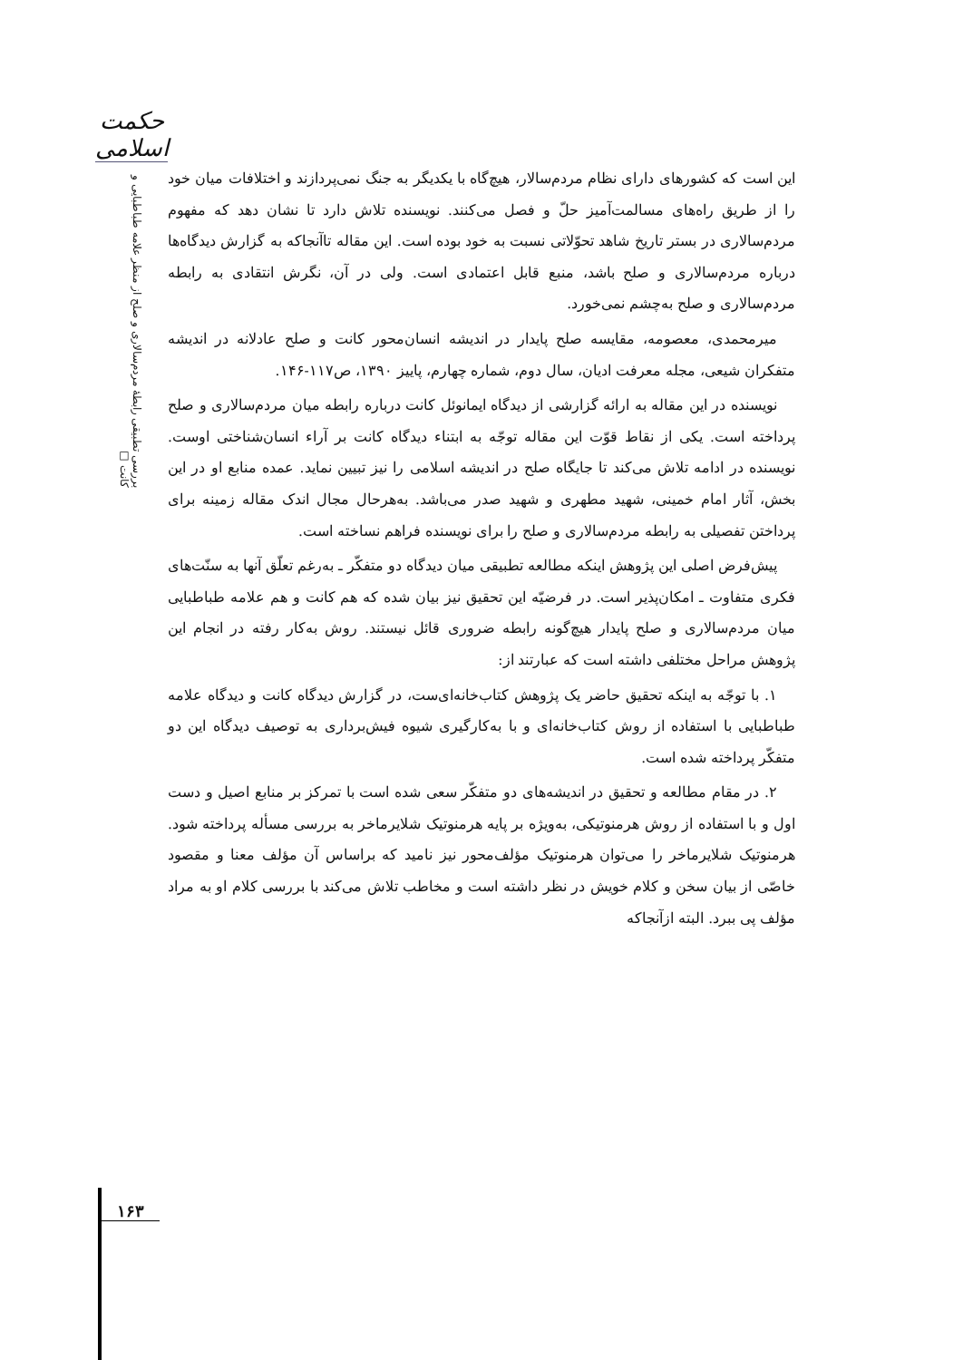حکمت اسلامی
بررسی تطبیقی رابطهٔ مردم‌سالاری و صلح از منظر علامه طباطبایی و کانت □
این است که کشورهای دارای نظام مردم‌سالار، هیچ‌گاه با یکدیگر به جنگ نمی‌پردازند و اختلافات میان خود را از طریق راه‌های مسالمت‌آمیز حلّ و فصل می‌کنند. نویسنده تلاش دارد تا نشان دهد که مفهوم مردم‌سالاری در بستر تاریخ شاهد تحوّلاتی نسبت به خود بوده است. این مقاله تاآنجاکه به گزارش دیدگاه‌ها درباره مردم‌سالاری و صلح باشد، منبع قابل اعتمادی است. ولی در آن، نگرش انتقادی به رابطه مردم‌سالاری و صلح به‌چشم نمی‌خورد.
میرمحمدی، معصومه، مقایسه صلح پایدار در اندیشه انسان‌محور کانت و صلح عادلانه در اندیشه متفکران شیعی، مجله معرفت ادیان، سال دوم، شماره چهارم، پاییز ۱۳۹۰، ص۱۱۷-۱۴۶.
نویسنده در این مقاله به ارائه گزارشی از دیدگاه ایمانوئل کانت درباره رابطه میان مردم‌سالاری و صلح پرداخته است. یکی از نقاط قوّت این مقاله توجّه به ابتناء دیدگاه کانت بر آراء انسان‌شناختی اوست. نویسنده در ادامه تلاش می‌کند تا جایگاه صلح در اندیشه اسلامی را نیز تبیین نماید. عمده منابع او در این بخش، آثار امام خمینی، شهید مطهری و شهید صدر می‌باشد. به‌هرحال مجال اندک مقاله زمینه برای پرداختن تفصیلی به رابطه مردم‌سالاری و صلح را برای نویسنده فراهم نساخته است.
پیش‌فرض اصلی این پژوهش اینکه مطالعه تطبیقی میان دیدگاه دو متفکّر ـ به‌رغم تعلّق آنها به سنّت‌های فکری متفاوت ـ امکان‌پذیر است. در فرضیّه این تحقیق نیز بیان شده که هم کانت و هم علامه طباطبایی میان مردم‌سالاری و صلح پایدار هیچ‌گونه رابطه ضروری قائل نیستند. روش به‌کار رفته در انجام این پژوهش مراحل مختلفی داشته است که عبارتند از:
۱. با توجّه به اینکه تحقیق حاضر یک پژوهش کتاب‌خانه‌ای‌ست، در گزارش دیدگاه کانت و دیدگاه علامه طباطبایی با استفاده از روش کتاب‌خانه‌ای و با به‌کارگیری شیوه فیش‌برداری به توصیف دیدگاه این دو متفکّر پرداخته شده است.
۲. در مقام مطالعه و تحقیق در اندیشه‌های دو متفکّر سعی شده است با تمرکز بر منابع اصیل و دست اول و با استفاده از روش هرمنوتیکی، به‌ویژه بر پایه هرمنوتیک شلایرماخر به بررسی مسأله پرداخته شود. هرمنوتیک شلایرماخر را می‌توان هرمنوتیک مؤلف‌محور نیز نامید که براساس آن مؤلف معنا و مقصود خاصّی از بیان سخن و کلام خویش در نظر داشته است و مخاطب تلاش می‌کند با بررسی کلام او به مراد مؤلف پی ببرد. البته ازآنجاکه
۱۶۳